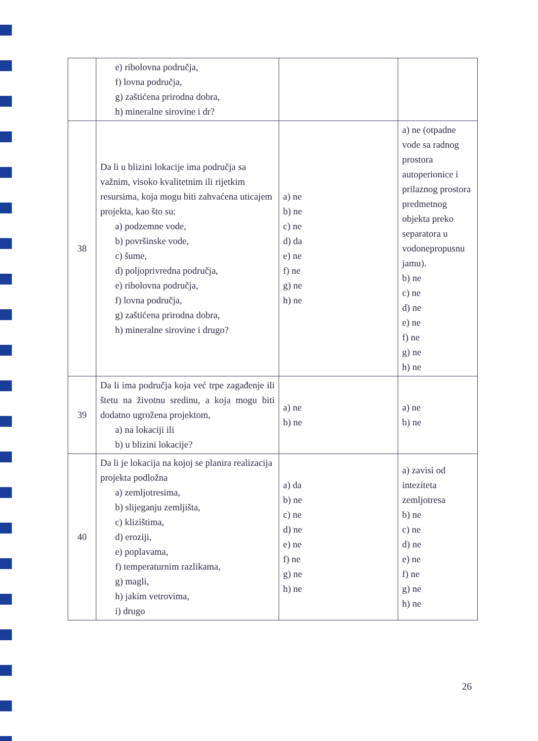| | e) ribolovna područja, f) lovna područja, g) zaštićena prirodna dobra, h) mineralne sirovine i dr? | | |
| 38 | Da li u blizini lokacije ima područja sa važnim, visoko kvalitetnim ili rijetkim resursima, koja mogu biti zahvaćena uticajem projekta, kao što su: a) podzemne vode, b) površinske vode, c) šume, d) poljoprivredna područja, e) ribolovna područja, f) lovna područja, g) zaštićena prirodna dobra, h) mineralne sirovine i drugo? | a) ne b) ne c) ne d) da e) ne f) ne g) ne h) ne | a) ne (otpadne vode sa radnog prostora autoperionice i prilaznog prostora predmetnog objekta preko separatora u vodonepropusnu jamu). b) ne c) ne d) ne e) ne f) ne g) ne h) ne |
| 39 | Da li ima područja koja već trpe zagađenje ili štetu na životnu sredinu, a koja mogu biti dodatno ugrožena projektom, a) na lokaciji ili b) u blizini lokacije? | a) ne b) ne | a) ne b) ne |
| 40 | Da li je lokacija na kojoj se planira realizacija projekta podložna a) zemljotresima, b) slijeganju zemljišta, c) klizištima, d) eroziji, e) poplavama, f) temperaturnim razlikama, g) magli, h) jakim vetrovima, i) drugo | a) da b) ne c) ne d) ne e) ne f) ne g) ne h) ne | a) zavisi od inteziteta zemljotresa b) ne c) ne d) ne e) ne f) ne g) ne h) ne |
26